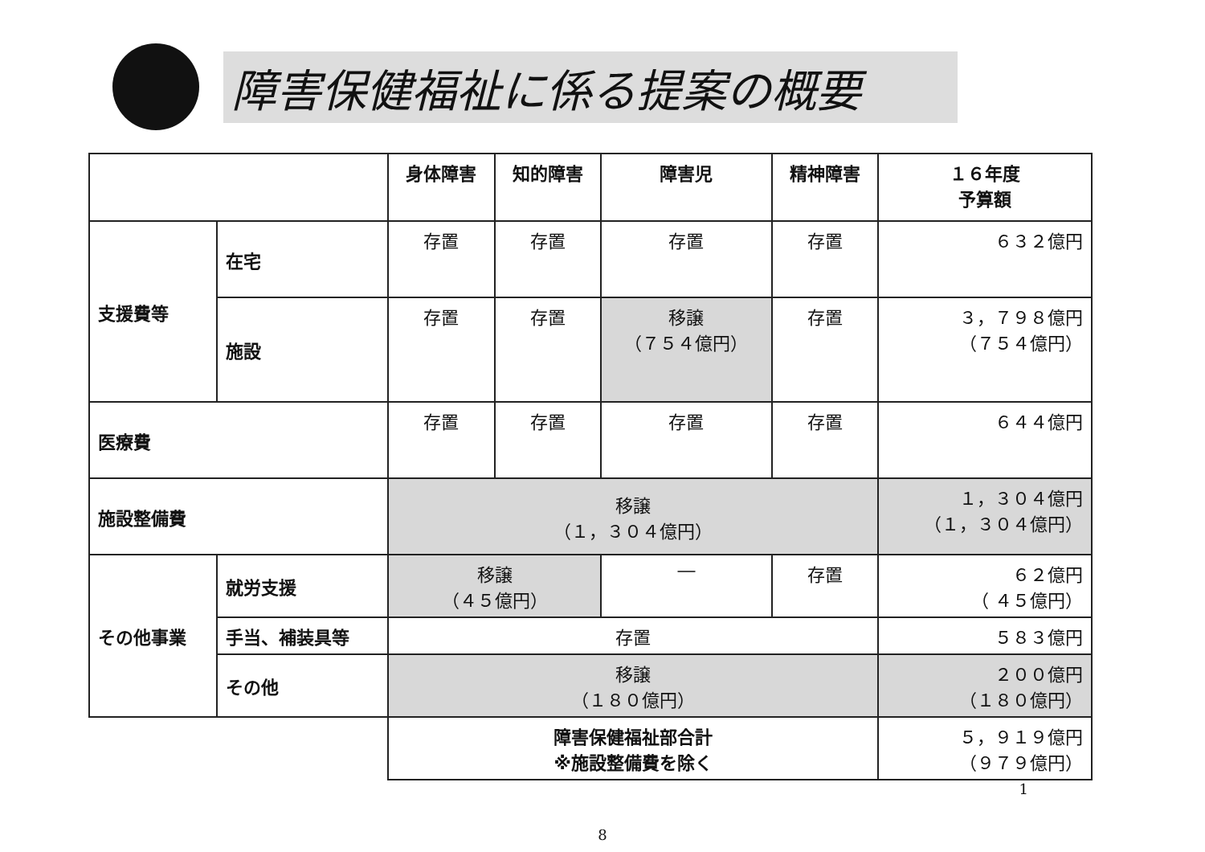障害保健福祉に係る提案の概要
| | | 身体障害 | 知的障害 | 障害児 | 精神障害 | １６年度 予算額 |
| --- | --- | --- | --- | --- | --- | --- |
| 支援費等 | 在宅 | 存置 | 存置 | 存置 | 存置 | ６３２億円 |
| | 施設 | 存置 | 存置 | 移譲 （７５４億円） | 存置 | ３，７９８億円 （７５４億円） |
| 医療費 | | 存置 | 存置 | 存置 | 存置 | ６４４億円 |
| 施設整備費 | | 移譲 （１，３０４億円） | | | | １，３０４億円 （１，３０４億円） |
| その他事業 | 就労支援 | 移譲 （４５億円） | | ― | 存置 | ６２億円 （ ４５億円） |
| | 手当、補装具等 | 存置 | | | | ５８３億円 |
| | その他 | 移譲 （１８０億円） | | | | ２００億円 （１８０億円） |
| | | 障害保健福祉部合計 ※施設整備費を除く | | | | ５，９１９億円 （９７９億円） |
1
8